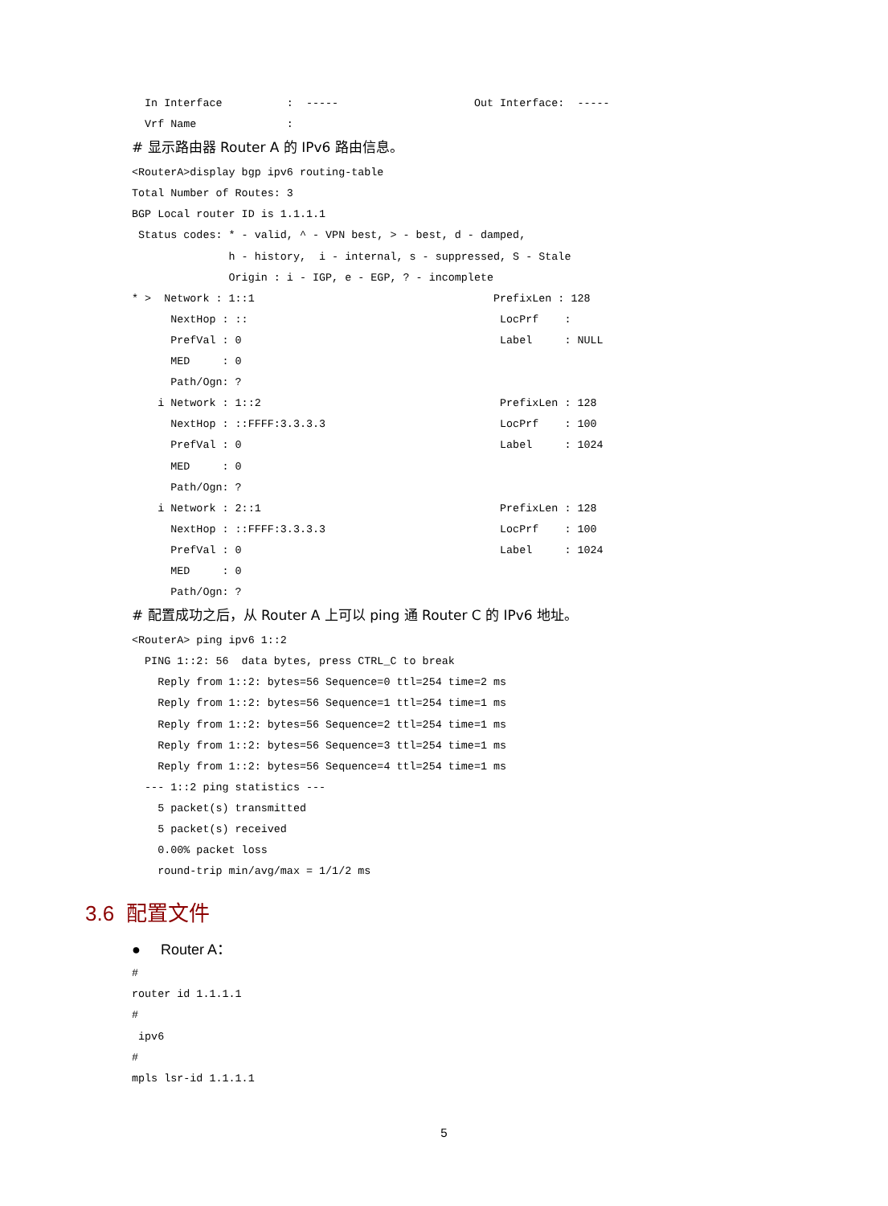In Interface          :  -----                     Out Interface:  -----
  Vrf Name              :
# 显示路由器 Router A 的 IPv6 路由信息。
<RouterA>display bgp ipv6 routing-table
Total Number of Routes: 3
BGP Local router ID is 1.1.1.1
 Status codes: * - valid, ^ - VPN best, > - best, d - damped,
               h - history,  i - internal, s - suppressed, S - Stale
               Origin : i - IGP, e - EGP, ? - incomplete
* >  Network : 1::1                                     PrefixLen : 128
      NextHop : ::                                       LocPrf    :
      PrefVal : 0                                        Label     : NULL
      MED     : 0
      Path/Ogn: ?
    i Network : 1::2                                     PrefixLen : 128
      NextHop : ::FFFF:3.3.3.3                           LocPrf    : 100
      PrefVal : 0                                        Label     : 1024
      MED     : 0
      Path/Ogn: ?
    i Network : 2::1                                     PrefixLen : 128
      NextHop : ::FFFF:3.3.3.3                           LocPrf    : 100
      PrefVal : 0                                        Label     : 1024
      MED     : 0
      Path/Ogn: ?
# 配置成功之后，从 Router A 上可以 ping 通 Router C 的 IPv6 地址。
<RouterA> ping ipv6 1::2
  PING 1::2: 56  data bytes, press CTRL_C to break
    Reply from 1::2: bytes=56 Sequence=0 ttl=254 time=2 ms
    Reply from 1::2: bytes=56 Sequence=1 ttl=254 time=1 ms
    Reply from 1::2: bytes=56 Sequence=2 ttl=254 time=1 ms
    Reply from 1::2: bytes=56 Sequence=3 ttl=254 time=1 ms
    Reply from 1::2: bytes=56 Sequence=4 ttl=254 time=1 ms
  --- 1::2 ping statistics ---
    5 packet(s) transmitted
    5 packet(s) received
    0.00% packet loss
    round-trip min/avg/max = 1/1/2 ms
3.6 配置文件
● Router A：
#
router id 1.1.1.1
#
 ipv6
#
mpls lsr-id 1.1.1.1
5